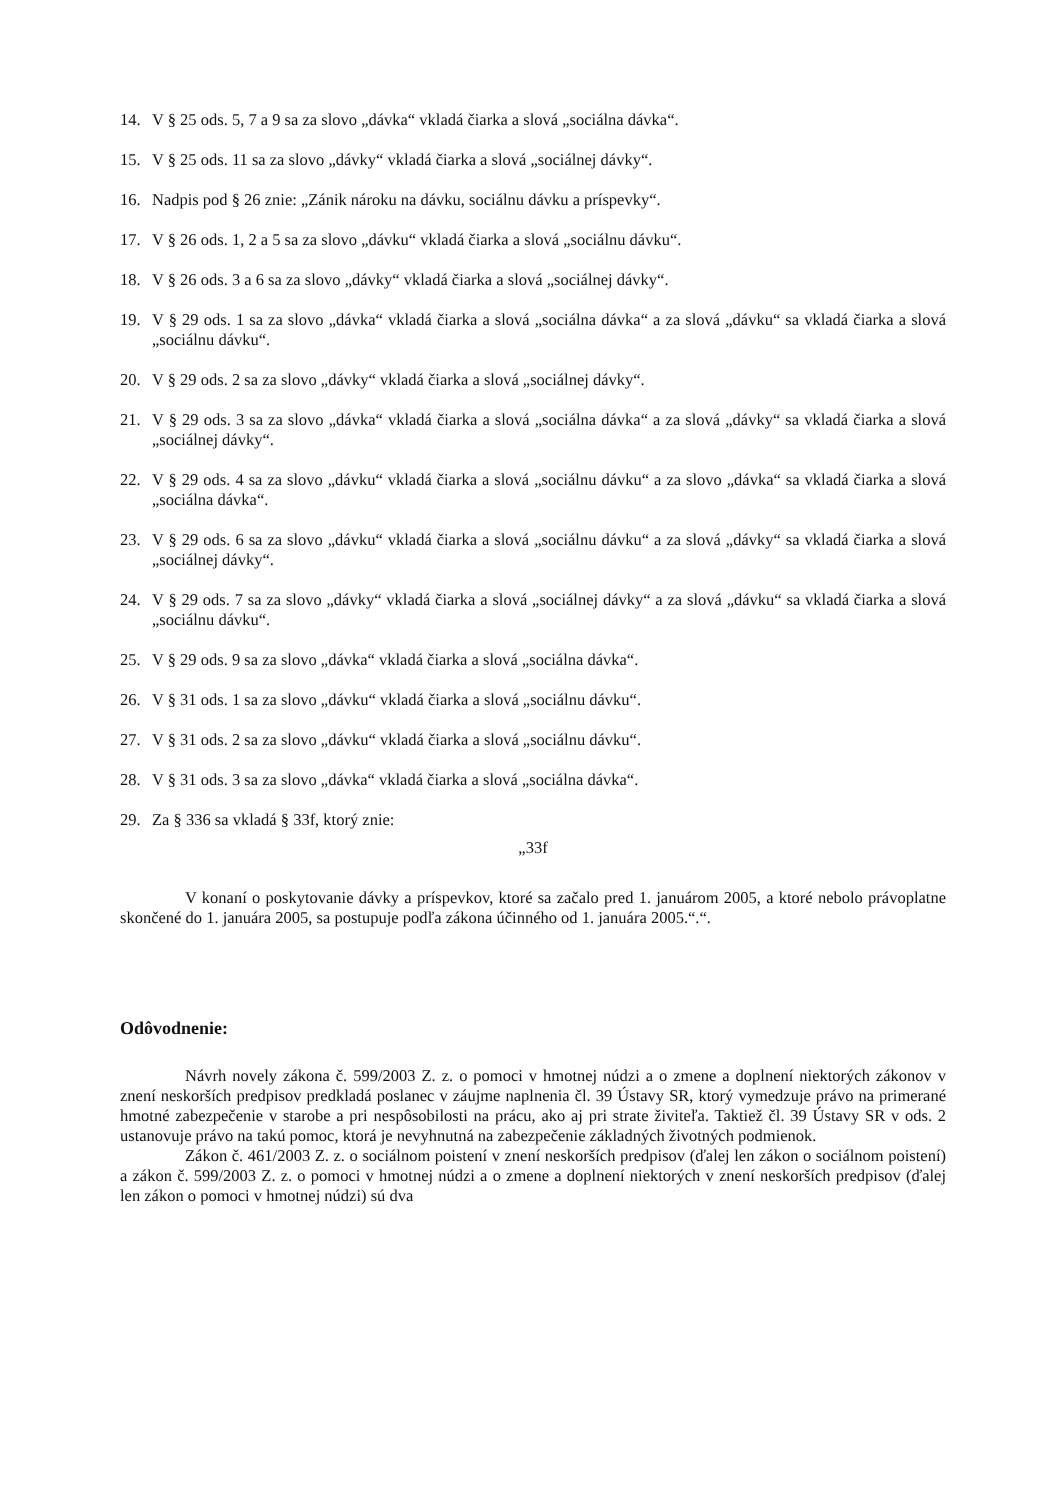14. V § 25 ods. 5, 7 a 9 sa za slovo „dávka“ vkladá čiarka a slová „sociálna dávka“.
15. V § 25 ods. 11 sa za slovo „dávky“ vkladá čiarka a slová „sociálnej dávky“.
16. Nadpis pod § 26 znie: „Zánik nároku na dávku, sociálnu dávku a príspevky“.
17. V § 26 ods. 1, 2 a 5 sa za slovo „dávku“ vkladá čiarka a slová „sociálnu dávku“.
18. V § 26 ods. 3 a 6 sa za slovo „dávky“ vkladá čiarka a slová „sociálnej dávky“.
19. V § 29 ods. 1 sa za slovo „dávka“ vkladá čiarka a slová „sociálna dávka“ a za slová „dávku“ sa vkladá čiarka a slová „sociálnu dávku“.
20. V § 29 ods. 2 sa za slovo „dávky“ vkladá čiarka a slová „sociálnej dávky“.
21. V § 29 ods. 3 sa za slovo „dávka“ vkladá čiarka a slová „sociálna dávka“ a za slová „dávky“ sa vkladá čiarka a slová „sociálnej dávky“.
22. V § 29 ods. 4 sa za slovo „dávku“ vkladá čiarka a slová „sociálnu dávku“ a za slovo „dávka“ sa vkladá čiarka a slová „sociálna dávka“.
23. V § 29 ods. 6 sa za slovo „dávku“ vkladá čiarka a slová „sociálnu dávku“ a za slová „dávky“ sa vkladá čiarka a slová „sociálnej dávky“.
24. V § 29 ods. 7 sa za slovo „dávky“ vkladá čiarka a slová „sociálnej dávky“ a za slová „dávku“ sa vkladá čiarka a slová „sociálnu dávku“.
25. V § 29 ods. 9 sa za slovo „dávka“ vkladá čiarka a slová „sociálna dávka“.
26. V § 31 ods. 1 sa za slovo „dávku“ vkladá čiarka a slová „sociálnu dávku“.
27. V § 31 ods. 2 sa za slovo „dávku“ vkladá čiarka a slová „sociálnu dávku“.
28. V § 31 ods. 3 sa za slovo „dávka“ vkladá čiarka a slová „sociálna dávka“.
29. Za § 336 sa vkladá § 33f, ktorý znie:
„33f
V konaní o poskytovanie dávky a príspevkov, ktoré sa začalo pred 1. januárom 2005, a ktoré nebolo právoplatne skončené do 1. januára 2005, sa postupuje podľa zákona účinného od 1. januára 2005.“.“.
Odôvodnenie:
Návrh novely zákona č. 599/2003 Z. z. o pomoci v hmotnej núdzi a o zmene a doplnení niektorých zákonov v znení neskorších predpisov predkladá poslanec v záujme naplnenia čl. 39 Ústavy SR, ktorý vymedzuje právo na primerané hmotné zabezpečenie v starobe a pri nespôsobilosti na prácu, ako aj pri strate živiteľa. Taktiež čl. 39 Ústavy SR v ods. 2 ustanovuje právo na takú pomoc, ktorá je nevyhnutná na zabezpečenie základných životných podmienok.
Zákon č. 461/2003 Z. z. o sociálnom poistení v znení neskorších predpisov (ďalej len zákon o sociálnom poistení) a zákon č. 599/2003 Z. z. o pomoci v hmotnej núdzi a o zmene a doplnení niektorých v znení neskorších predpisov (ďalej len zákon o pomoci v hmotnej núdzi) sú dva